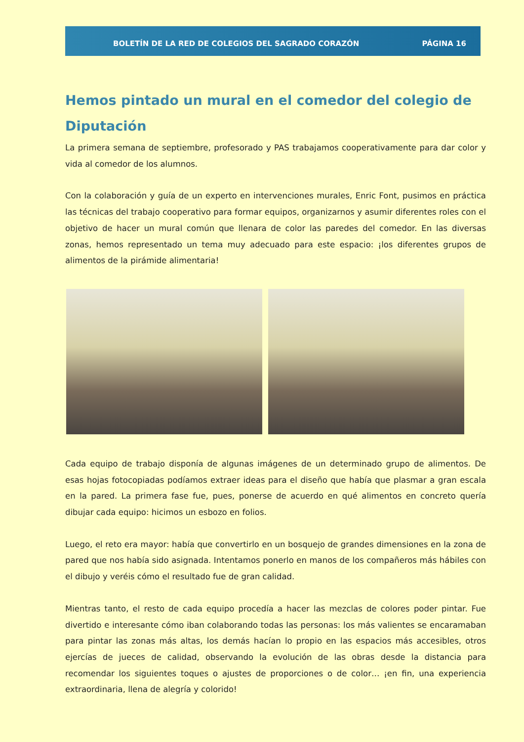BOLETÍN DE LA RED DE COLEGIOS DEL SAGRADO CORAZÓN PÁGINA 16
Hemos pintado un mural en el comedor del colegio de Diputación
La primera semana de septiembre, profesorado y PAS trabajamos cooperativamente para dar color y vida al comedor de los alumnos.
Con la colaboración y guía de un experto en intervenciones murales, Enric Font, pusimos en práctica las técnicas del trabajo cooperativo para formar equipos, organizarnos y asumir diferentes roles con el objetivo de hacer un mural común que llenara de color las paredes del comedor. En las diversas zonas, hemos representado un tema muy adecuado para este espacio: ¡los diferentes grupos de alimentos de la pirámide alimentaria!
Cada equipo de trabajo disponía de algunas imágenes de un determinado grupo de alimentos. De esas hojas fotocopiadas podíamos extraer ideas para el diseño que había que plasmar a gran escala en la pared. La primera fase fue, pues, ponerse de acuerdo en qué alimentos en concreto quería dibujar cada equipo: hicimos un esbozo en folios.
Luego, el reto era mayor: había que convertirlo en un bosquejo de grandes dimensiones en la zona de pared que nos había sido asignada. Intentamos ponerlo en manos de los compañeros más hábiles con el dibujo y veréis cómo el resultado fue de gran calidad.
Mientras tanto, el resto de cada equipo procedía a hacer las mezclas de colores poder pintar. Fue divertido e interesante cómo iban colaborando todas las personas: los más valientes se encaramaban para pintar las zonas más altas, los demás hacían lo propio en las espacios más accesibles, otros ejercías de jueces de calidad, observando la evolución de las obras desde la distancia para recomendar los siguientes toques o ajustes de proporciones o de color… ¡en fin, una experiencia extraordinaria, llena de alegría y colorido!